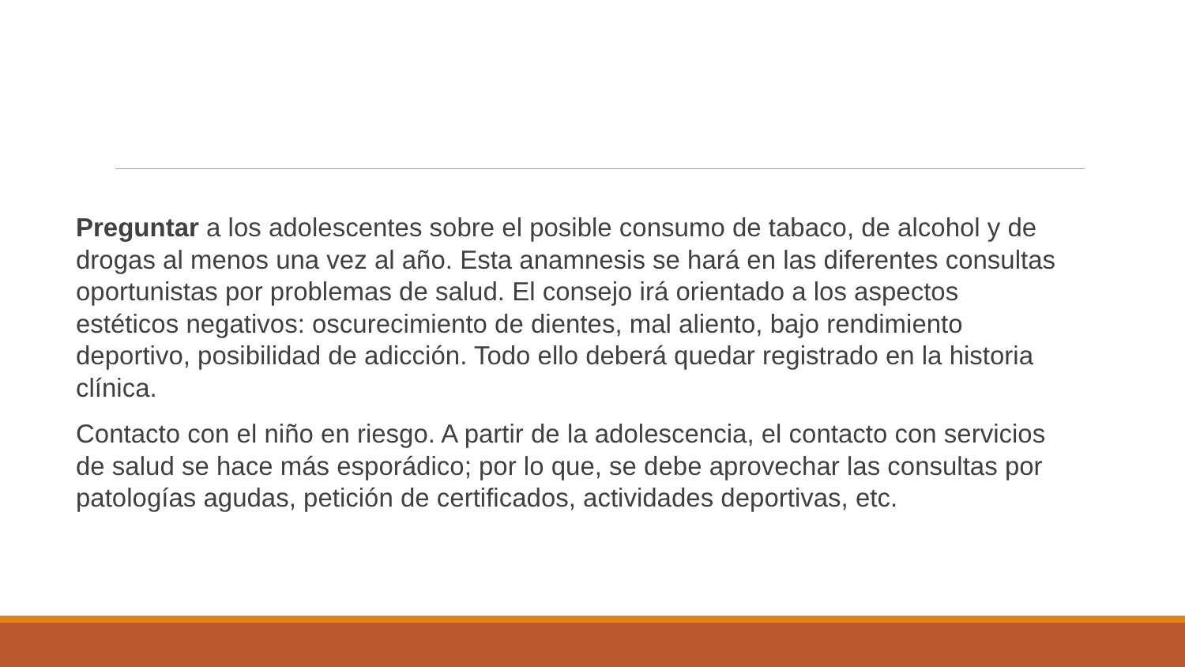Preguntar a los adolescentes sobre el posible consumo de tabaco, de alcohol y de drogas al menos una vez al año. Esta anamnesis se hará en las diferentes consultas oportunistas por problemas de salud. El consejo irá orientado a los aspectos estéticos negativos: oscurecimiento de dientes, mal aliento, bajo rendimiento deportivo, posibilidad de adicción. Todo ello deberá quedar registrado en la historia clínica.
Contacto con el niño en riesgo. A partir de la adolescencia, el contacto con servicios de salud se hace más esporádico; por lo que, se debe aprovechar las consultas por patologías agudas, petición de certificados, actividades deportivas, etc.